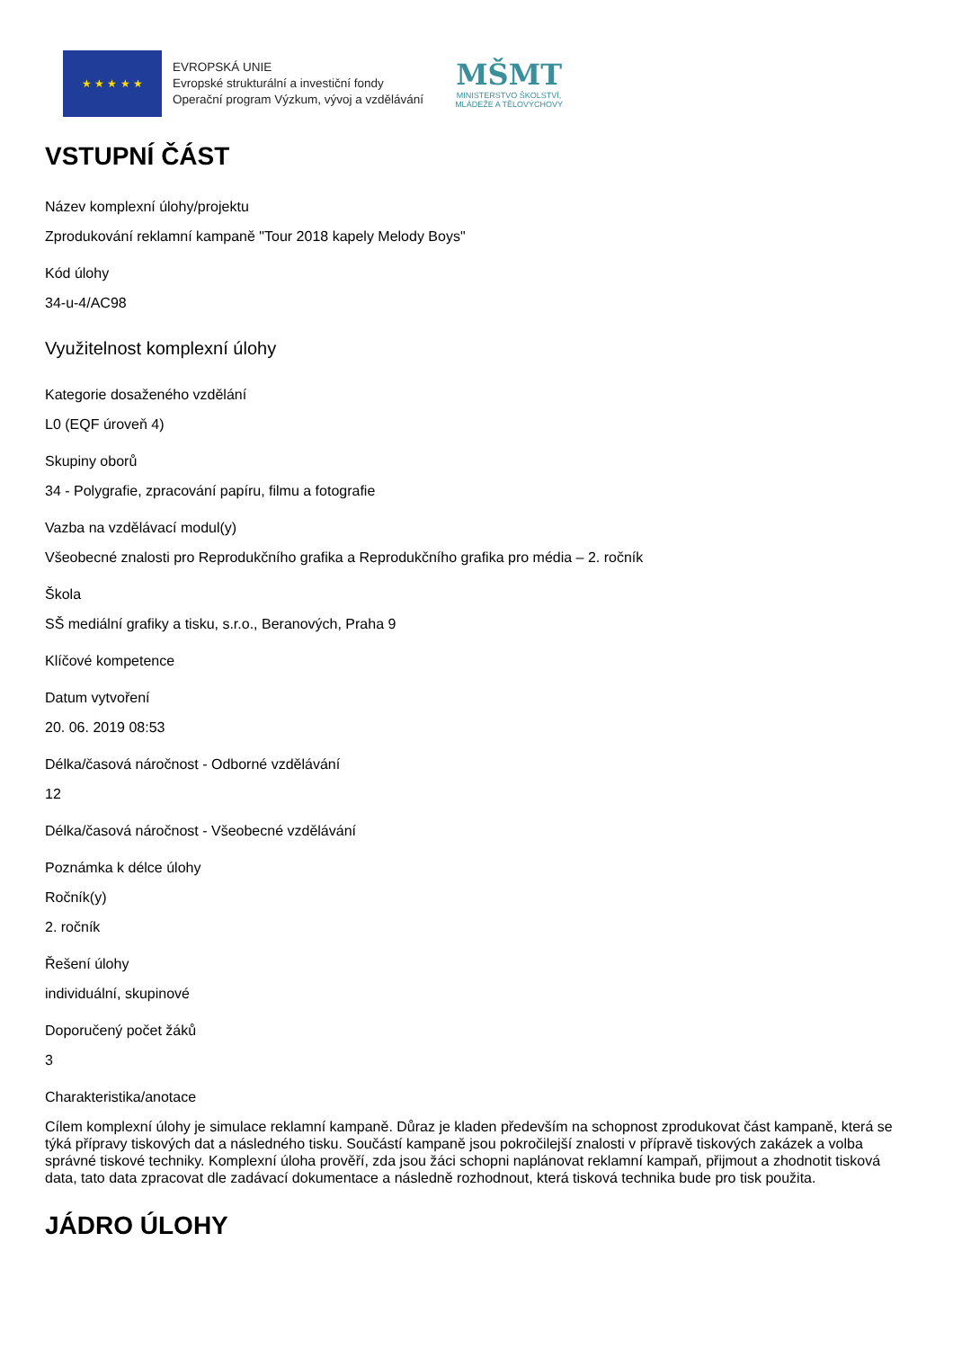★ ★ ★ ★ ★
EVROPSKÁ UNIE
Evropské strukturální a investiční fondy
Operační program Výzkum, vývoj a vzdělávání
MŠMT
MINISTERSTVO ŠKOLSTVÍ,
MLÁDEŽE A TĚLOVÝCHOVY
VSTUPNÍ ČÁST
Název komplexní úlohy/projektu
Zprodukování reklamní kampaně "Tour 2018 kapely Melody Boys"
Kód úlohy
34-u-4/AC98
Využitelnost komplexní úlohy
Kategorie dosaženého vzdělání
L0 (EQF úroveň 4)
Skupiny oborů
34 - Polygrafie, zpracování papíru, filmu a fotografie
Vazba na vzdělávací modul(y)
Všeobecné znalosti pro Reprodukčního grafika a Reprodukčního grafika pro média – 2. ročník
Škola
SŠ mediální grafiky a tisku, s.r.o., Beranových, Praha 9
Klíčové kompetence
Datum vytvoření
20. 06. 2019 08:53
Délka/časová náročnost - Odborné vzdělávání
12
Délka/časová náročnost - Všeobecné vzdělávání
Poznámka k délce úlohy
Ročník(y)
2. ročník
Řešení úlohy
individuální, skupinové
Doporučený počet žáků
3
Charakteristika/anotace
Cílem komplexní úlohy je simulace reklamní kampaně. Důraz je kladen především na schopnost zprodukovat část kampaně, která se týká přípravy tiskových dat a následného tisku. Součástí kampaně jsou pokročilejší znalosti v přípravě tiskových zakázek a volba správné tiskové techniky. Komplexní úloha prověří, zda jsou žáci schopni naplánovat reklamní kampaň, přijmout a zhodnotit tisková data, tato data zpracovat dle zadávací dokumentace a následně rozhodnout, která tisková technika bude pro tisk použita.
JÁDRO ÚLOHY